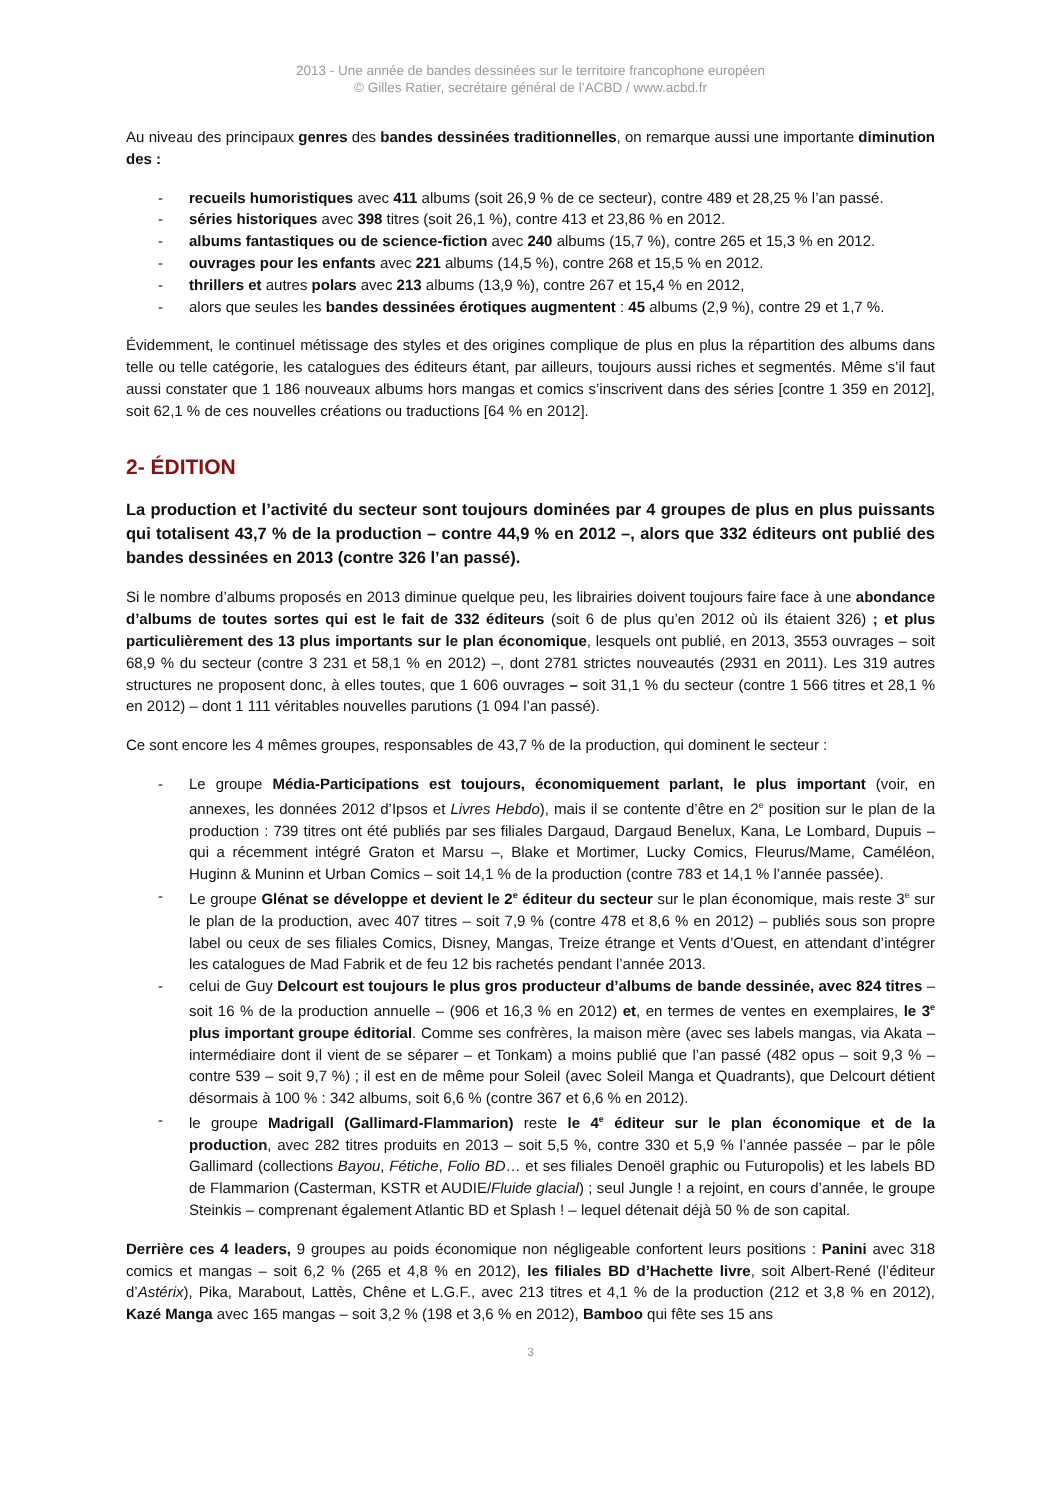2013 - Une année de bandes dessinées sur le territoire francophone européen
© Gilles Ratier, secrétaire général de l’ACBD / www.acbd.fr
Au niveau des principaux genres des bandes dessinées traditionnelles, on remarque aussi une importante diminution des :
- recueils humoristiques avec 411 albums (soit 26,9 % de ce secteur), contre 489 et 28,25 % l’an passé.
- séries historiques avec 398 titres (soit 26,1 %), contre 413 et 23,86 % en 2012.
- albums fantastiques ou de science-fiction avec 240 albums (15,7 %), contre 265 et 15,3 % en 2012.
- ouvrages pour les enfants avec 221 albums (14,5 %), contre 268 et 15,5 % en 2012.
- thrillers et autres polars avec 213 albums (13,9 %), contre 267 et 15, 4 % en 2012,
- alors que seules les bandes dessinées érotiques augmentent : 45 albums (2,9 %), contre 29 et 1,7 %.
Évidemment, le continuel métissage des styles et des origines complique de plus en plus la répartition des albums dans telle ou telle catégorie, les catalogues des éditeurs étant, par ailleurs, toujours aussi riches et segmentés. Même s’il faut aussi constater que 1 186 nouveaux albums hors mangas et comics s’inscrivent dans des séries [contre 1 359 en 2012], soit 62,1 % de ces nouvelles créations ou traductions [64 % en 2012].
2- ÉDITION
La production et l’activité du secteur sont toujours dominées par 4 groupes de plus en plus puissants qui totalisent 43,7 % de la production – contre 44,9 % en 2012 –, alors que 332 éditeurs ont publié des bandes dessinées en 2013 (contre 326 l’an passé).
Si le nombre d’albums proposés en 2013 diminue quelque peu, les librairies doivent toujours faire face à une abondance d’albums de toutes sortes qui est le fait de 332 éditeurs (soit 6 de plus qu’en 2012 où ils étaient 326) ; et plus particulièrement des 13 plus importants sur le plan économique, lesquels ont publié, en 2013, 3553 ouvrages – soit 68,9 % du secteur (contre 3 231 et 58,1 % en 2012) –, dont 2781 strictes nouveautés (2931 en 2011). Les 319 autres structures ne proposent donc, à elles toutes, que 1 606 ouvrages – soit 31,1 % du secteur (contre 1 566 titres et 28,1 % en 2012) – dont 1 111 véritables nouvelles parutions (1 094 l’an passé).
Ce sont encore les 4 mêmes groupes, responsables de 43,7 % de la production, qui dominent le secteur :
- Le groupe Média-Participations est toujours, économiquement parlant, le plus important (voir, en annexes, les données 2012 d’Ipsos et Livres Hebdo), mais il se contente d’être en 2<sup>e</sup> position sur le plan de la production : 739 titres ont été publiés par ses filiales Dargaud, Dargaud Benelux, Kana, Le Lombard, Dupuis – qui a récemment intégré Graton et Marsu –, Blake et Mortimer, Lucky Comics, Fleurus/Mame, Caméléon, Huginn & Muninn et Urban Comics – soit 14,1 % de la production (contre 783 et 14,1 % l’année passée).
- Le groupe Glénat se développe et devient le 2<sup>e</sup> éditeur du secteur sur le plan économique, mais reste 3<sup>e</sup> sur le plan de la production, avec 407 titres – soit 7,9 % (contre 478 et 8,6 % en 2012) – publiés sous son propre label ou ceux de ses filiales Comics, Disney, Mangas, Treize étrange et Vents d’Ouest, en attendant d’intégrer les catalogues de Mad Fabrik et de feu 12 bis rachetés pendant l’année 2013.
- celui de Guy Delcourt est toujours le plus gros producteur d’albums de bande dessinée, avec 824 titres – soit 16 % de la production annuelle – (906 et 16,3 % en 2012) et, en termes de ventes en exemplaires, le 3<sup>e</sup> plus important groupe éditorial. Comme ses confrères, la maison mère (avec ses labels mangas, via Akata – intermédiaire dont il vient de se séparer – et Tonkam) a moins publié que l’an passé (482 opus – soit 9,3 % – contre 539 – soit 9,7 %) ; il est en de même pour Soleil (avec Soleil Manga et Quadrants), que Delcourt détient désormais à 100 % : 342 albums, soit 6,6 % (contre 367 et 6,6 % en 2012).
- le groupe Madrigall (Gallimard-Flammarion) reste le 4<sup>e</sup> éditeur sur le plan économique et de la production, avec 282 titres produits en 2013 – soit 5,5 %, contre 330 et 5,9 % l’année passée – par le pôle Gallimard (collections Bayou, Fétiche, Folio BD… et ses filiales Denoël graphic ou Futuropolis) et les labels BD de Flammarion (Casterman, KSTR et AUDIE/Fluide glacial) ; seul Jungle ! a rejoint, en cours d’année, le groupe Steinkis – comprenant également Atlantic BD et Splash ! – lequel détenait déjà 50 % de son capital.
Derrière ces 4 leaders, 9 groupes au poids économique non négligeable confortent leurs positions : Panini avec 318 comics et mangas – soit 6,2 % (265 et 4,8 % en 2012), les filiales BD d’Hachette livre, soit Albert-René (l’éditeur d’Astérix), Pika, Marabout, Lattès, Chêne et L.G.F., avec 213 titres et 4,1 % de la production (212 et 3,8 % en 2012), Kazé Manga avec 165 mangas – soit 3,2 % (198 et 3,6 % en 2012), Bamboo qui fête ses 15 ans
3